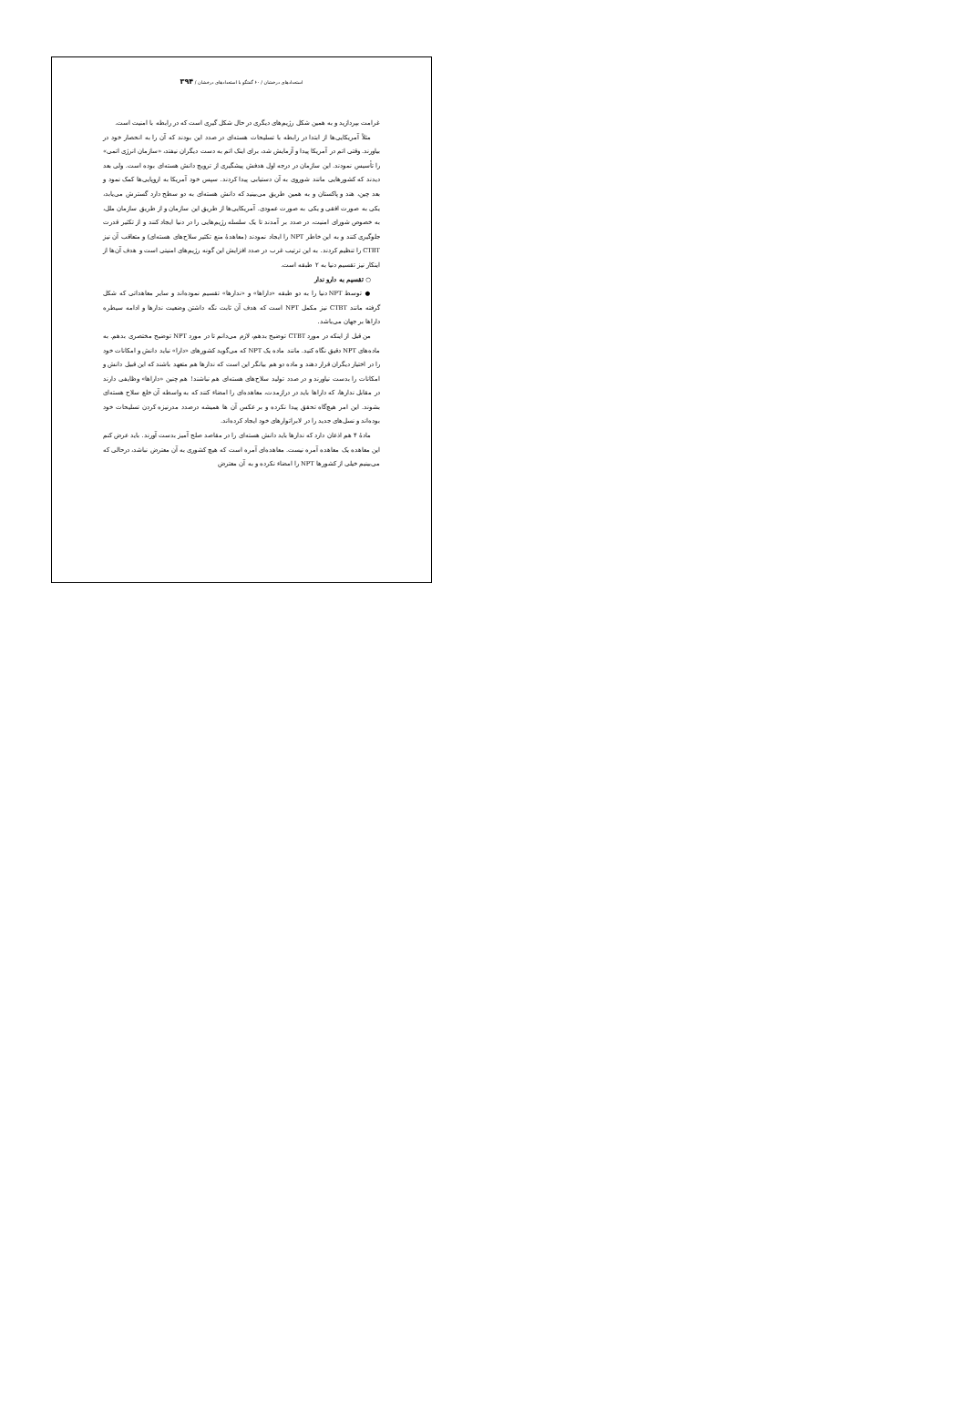استعدادهای درخشان / ۶۰ گفتگو با استعدادهای درخشان / ۳۹۴
غرامت بپردازید و به همین شکل رژیم‌های دیگری در حال شکل گیری است که در رابطه با امنیت است.
مثلاً آمریکایی‌ها از ابتدا در رابطه با تسلیحات هسته‌ای در صدد این بودند که آن را به انحصار خود در بیاورند. وقتی اتم در آمریکا پیدا و آزمایش شد، برای اینک اتم به دست دیگران نیفتد، «سازمان انرژی اتمی» را تأسیس نمودند. این سازمان در درجه اول هدفش پیشگیری از ترویج دانش هسته‌ای بوده است. ولی بعد دیدند که کشورهایی مانند شوروی به آن دستیابی پیدا کردند. سپس خود آمریکا به اروپایی‌ها کمک نمود و بعد چین، هند و پاکستان و به همین طریق می‌بینید که دانش هسته‌ای به دو سطح دارد گسترش می‌یابد، یکی به صورت افقی و یکی به صورت عمودی. آمریکایی‌ها از طریق این سازمان و از طریق سازمان ملل، به خصوص شورای امنیت، در صدد بر آمدند تا یک سلسله رژیم‌هایی را در دنیا ایجاد کنند و از تکثیر قدرت جلوگیری کنند و به این خاطر NPT را ایجاد نمودند (معاهدهٔ منع تکثیر سلاح‌های هسته‌ای) و متعاقب آن نیز CTBT را تنظیم کردند. به این ترتیب غرب در صدد افزایش این گونه رژیم‌های امنیتی است و هدف آن‌ها از اینکار نیز تقسیم دنیا به ۲ طبقه است.
○ تقسیم به دارو ندار
● توسط NPT دنیا را به دو طبقه «داراها» و «ندارها» تقسیم نموده‌اند و سایر معاهداتی که شکل گرفته مانند CTBT نیز مکمل NPT است که هدف آن ثابت نگه داشتن وضعیت ندارها و ادامه سیطره داراها بر جهان می‌باشد.
من قبل از اینکه در مورد CTBT توضیح بدهم، لازم می‌دانم تا در مورد NPT توضیح مختصری بدهم. به ماده‌های NPT دقیق نگاه کنید. مانند ماده یک NPT که می‌گوید کشورهای «دارا» نباید دانش و امکانات خود را در اختیار دیگران قرار دهند و ماده دو هم بیانگر این است که ندارها هم متعهد باشند که این قبیل دانش و امکانات را بدست نیاورند و در صدد تولید سلاح‌های هسته‌ای هم نباشند! هم چنین «داراها» وظایفی دارند در مقابل ندارها، که داراها باید در درازمدت، معاهده‌ای را امضاء کنند که به واسطه آن خلع سلاح هسته‌ای بشوند. این امر هیچ‌گاه تحقق پیدا نکرده و بر عکس آن ها همیشه درصدد مدرنیزه کردن تسلیحات خود بوده‌اند و نسل‌های جدید را در لابراتوارهای خود ایجاد کرده‌اند.
مادهٔ ۴ هم اذعان دارد که ندارها باید دانش هسته‌ای را در مقاصد صلح آمیز بدست آورند. باید عرض کنم این معاهده یک معاهده آمره نیست. معاهده‌ای آمره است که هیچ کشوری به آن معترض نباشد، درحالی که می‌بینیم خیلی از کشورها NPT را امضاء نکرده و به آن معترض